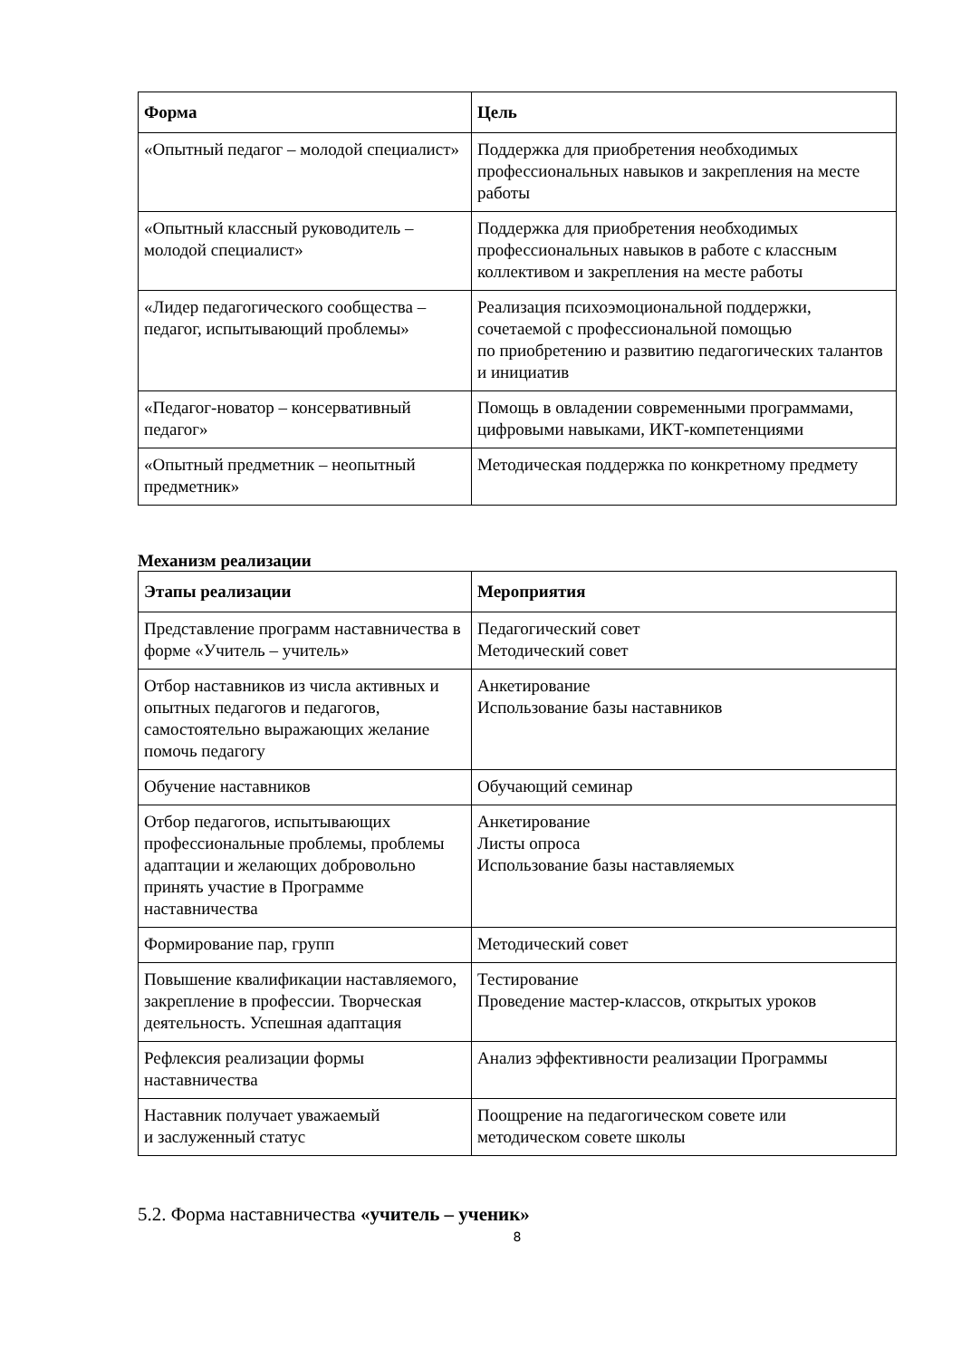| Форма | Цель |
| --- | --- |
| «Опытный педагог – молодой специалист» | Поддержка для приобретения необходимых профессиональных навыков и закрепления на месте работы |
| «Опытный классный руководитель – молодой специалист» | Поддержка для приобретения необходимых профессиональных навыков в работе с классным коллективом и закрепления на месте работы |
| «Лидер педагогического сообщества – педагог, испытывающий проблемы» | Реализация психоэмоциональной поддержки, сочетаемой с профессиональной помощью по приобретению и развитию педагогических талантов и инициатив |
| «Педагог-новатор – консервативный педагог» | Помощь в овладении современными программами, цифровыми навыками, ИКТ-компетенциями |
| «Опытный предметник – неопытный предметник» | Методическая поддержка по конкретному предмету |
Механизм реализации
| Этапы реализации | Мероприятия |
| --- | --- |
| Представление программ наставничества в форме «Учитель – учитель» | Педагогический совет Методический совет |
| Отбор наставников из числа активных и опытных педагогов и педагогов, самостоятельно выражающих желание помочь педагогу | Анкетирование Использование базы наставников |
| Обучение наставников | Обучающий семинар |
| Отбор педагогов, испытывающих профессиональные проблемы, проблемы адаптации и желающих добровольно принять участие в Программе наставничества | Анкетирование Листы опроса Использование базы наставляемых |
| Формирование пар, групп | Методический совет |
| Повышение квалификации наставляемого, закрепление в профессии. Творческая деятельность. Успешная адаптация | Тестирование Проведение мастер-классов, открытых уроков |
| Рефлексия реализации формы наставничества | Анализ эффективности реализации Программы |
| Наставник получает уважаемый и заслуженный статус | Поощрение на педагогическом совете или методическом совете школы |
5.2. Форма наставничества «учитель – ученик»
8